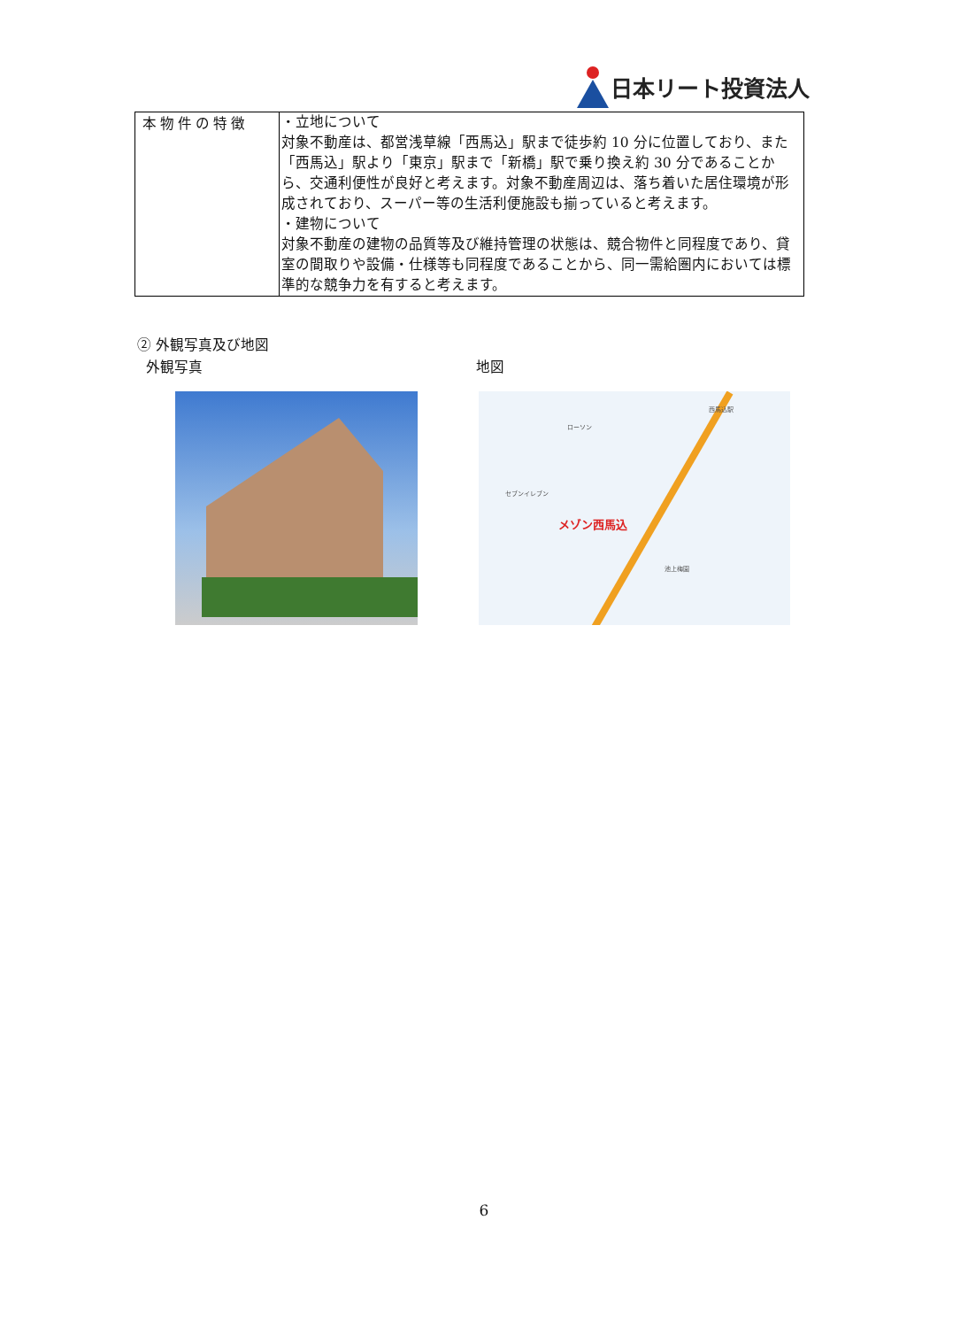日本リート投資法人
| 本物件の特徴 | ・立地について 対象不動産は、都営浅草線「西馬込」駅まで徒歩約 10 分に位置しており、また「西馬込」駅より「東京」駅まで「新橋」駅で乗り換え約 30 分であることから、交通利便性が良好と考えます。対象不動産周辺は、落ち着いた居住環境が形成されており、スーパー等の生活利便施設も揃っていると考えます。 ・建物について 対象不動産の建物の品質等及び維持管理の状態は、競合物件と同程度であり、貸室の間取りや設備・仕様等も同程度であることから、同一需給圏内においては標準的な競争力を有すると考えます。 |
② 外観写真及び地図
外観写真 地図
メゾン西馬込
西馬込駅
ローソン
セブンイレブン
池上梅園
6